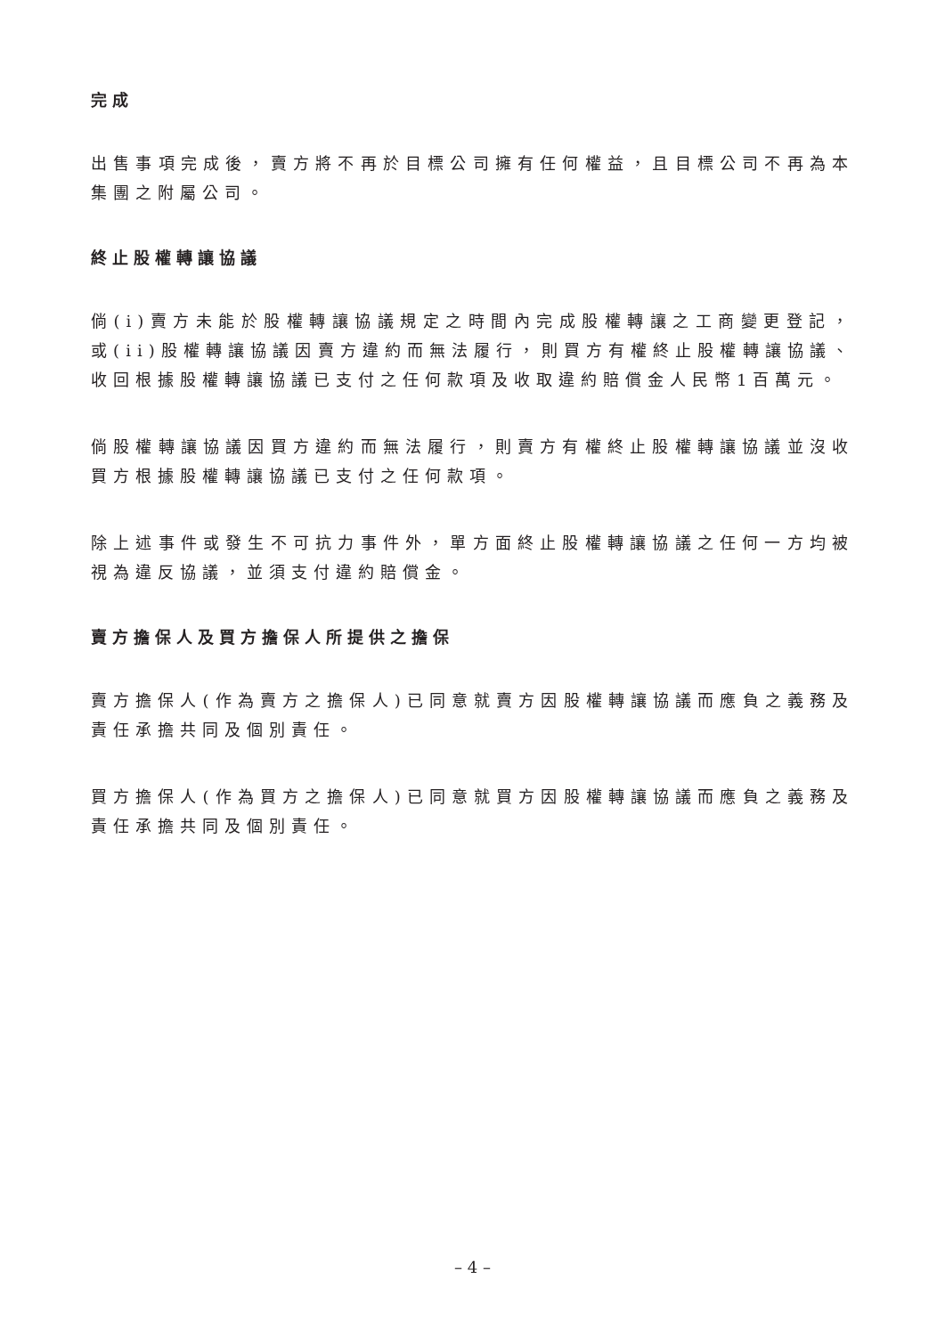完成
出售事項完成後，賣方將不再於目標公司擁有任何權益，且目標公司不再為本集團之附屬公司。
終止股權轉讓協議
倘(i)賣方未能於股權轉讓協議規定之時間內完成股權轉讓之工商變更登記，或(ii)股權轉讓協議因賣方違約而無法履行，則買方有權終止股權轉讓協議、收回根據股權轉讓協議已支付之任何款項及收取違約賠償金人民幣1百萬元。
倘股權轉讓協議因買方違約而無法履行，則賣方有權終止股權轉讓協議並沒收買方根據股權轉讓協議已支付之任何款項。
除上述事件或發生不可抗力事件外，單方面終止股權轉讓協議之任何一方均被視為違反協議，並須支付違約賠償金。
賣方擔保人及買方擔保人所提供之擔保
賣方擔保人(作為賣方之擔保人)已同意就賣方因股權轉讓協議而應負之義務及責任承擔共同及個別責任。
買方擔保人(作為買方之擔保人)已同意就買方因股權轉讓協議而應負之義務及責任承擔共同及個別責任。
– 4 –